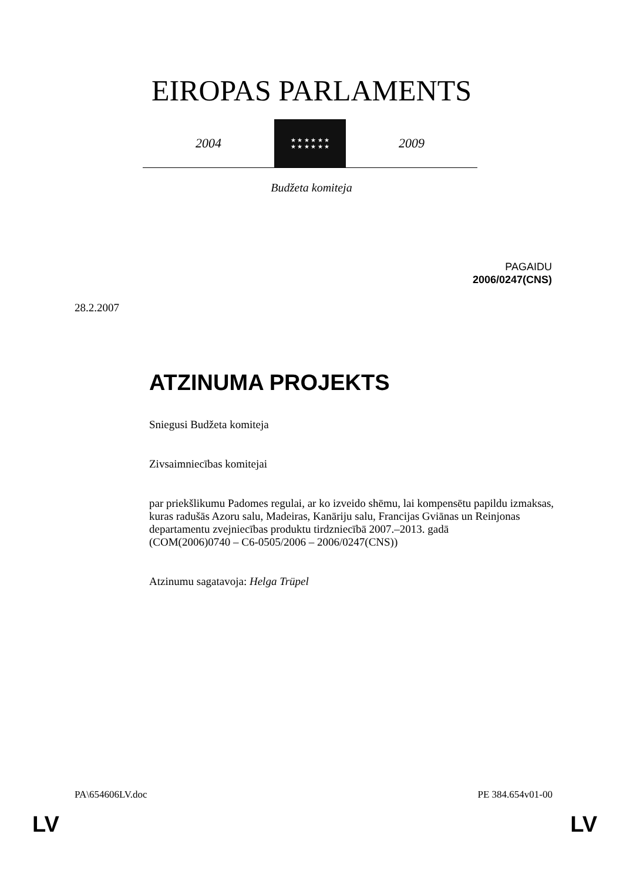EIROPAS PARLAMENTS
2004
★ ★ ★ ★ ★ ★
★ ★ ★ ★ ★ ★
2009
Budžeta komiteja
PAGAIDU
2006/0247(CNS)
28.2.2007
ATZINUMA PROJEKTS
Sniegusi Budžeta komiteja
Zivsaimniecības komitejai
par priekšlikumu Padomes regulai, ar ko izveido shēmu, lai kompensētu papildu izmaksas, kuras radušās Azoru salu, Madeiras, Kanāriju salu, Francijas Gviānas un Reinjonas departamentu zvejniecības produktu tirdzniecībā 2007.–2013. gadā
(COM(2006)0740 – C6-0505/2006 – 2006/0247(CNS))
Atzinumu sagatavoja: Helga Trüpel
PA\654606LV.doc PE 384.654v01-00
LV LV